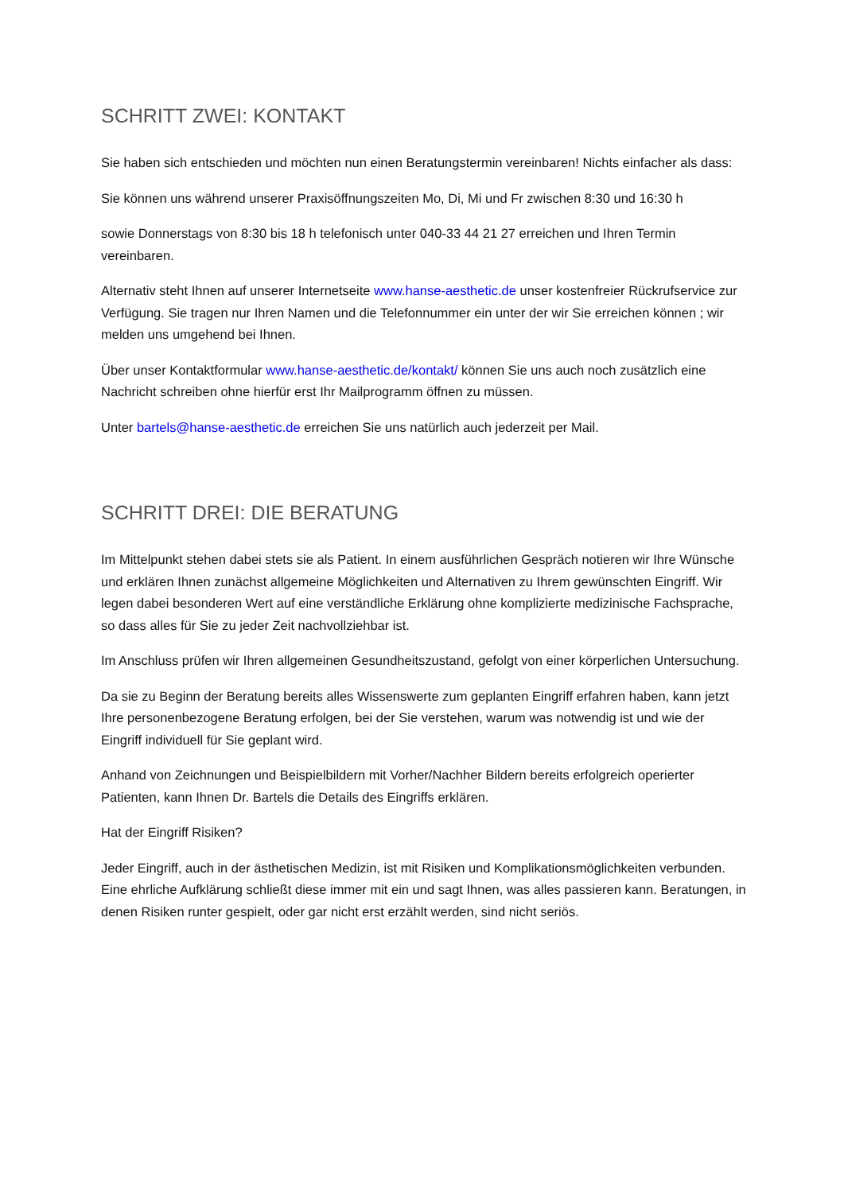SCHRITT ZWEI: KONTAKT
Sie haben sich entschieden und möchten nun einen Beratungstermin vereinbaren! Nichts einfacher als dass:
Sie können uns während unserer Praxisöffnungszeiten Mo, Di, Mi und Fr zwischen 8:30 und 16:30 h
sowie Donnerstags von 8:30 bis 18 h telefonisch unter 040-33 44 21 27 erreichen und Ihren Termin vereinbaren.
Alternativ steht Ihnen auf unserer Internetseite www.hanse-aesthetic.de unser kostenfreier Rückrufservice zur Verfügung. Sie tragen nur Ihren Namen und die Telefonnummer ein unter der wir Sie erreichen können ; wir melden uns umgehend bei Ihnen.
Über unser Kontaktformular www.hanse-aesthetic.de/kontakt/ können Sie uns auch noch zusätzlich eine Nachricht schreiben ohne hierfür erst Ihr Mailprogramm öffnen zu müssen.
Unter bartels@hanse-aesthetic.de erreichen Sie uns natürlich auch jederzeit per Mail.
SCHRITT DREI: DIE BERATUNG
Im Mittelpunkt stehen dabei stets sie als Patient. In einem ausführlichen Gespräch notieren wir Ihre Wünsche und erklären Ihnen zunächst allgemeine Möglichkeiten und Alternativen zu Ihrem gewünschten Eingriff. Wir legen dabei besonderen Wert auf eine verständliche Erklärung ohne komplizierte medizinische Fachsprache, so dass alles für Sie zu jeder Zeit nachvollziehbar ist.
Im Anschluss prüfen wir Ihren allgemeinen Gesundheitszustand, gefolgt von einer körperlichen Untersuchung.
Da sie zu Beginn der Beratung bereits alles Wissenswerte zum geplanten Eingriff erfahren haben, kann jetzt Ihre personenbezogene Beratung erfolgen, bei der Sie verstehen, warum was notwendig ist und wie der Eingriff individuell für Sie geplant wird.
Anhand von Zeichnungen und Beispielbildern mit Vorher/Nachher Bildern bereits erfolgreich operierter Patienten, kann Ihnen Dr. Bartels die Details des Eingriffs erklären.
Hat der Eingriff Risiken?
Jeder Eingriff, auch in der ästhetischen Medizin, ist mit Risiken und Komplikationsmöglichkeiten verbunden. Eine ehrliche Aufklärung schließt diese immer mit ein und sagt Ihnen, was alles passieren kann. Beratungen, in denen Risiken runter gespielt, oder gar nicht erst erzählt werden, sind nicht seriös.